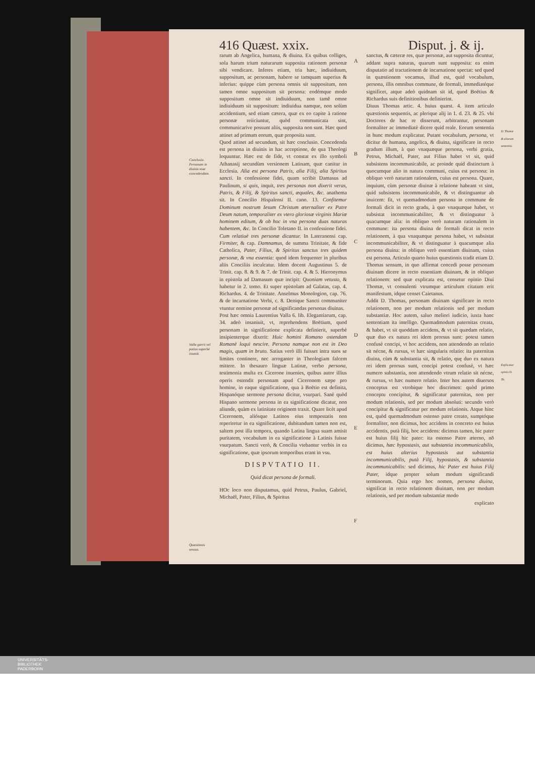416 Quæst. xxix. Disput. j. & ij.
Conclusio. Personam in diuinis esse concedendam.
Valla garrit vel potius superbè insanit.
Quæstionis sensus.
rarum ab Angelica, humana, & diuina. Ex quibus colliges, sola harum trium naturarum supposita rationem personæ sibi vendicare. Inferes etiam, tria hæc, indiuiduum, suppositum, ac personam, habere se tamquam superius & inferius: quippe cùm persona omnis sit suppositum, non tamen omne suppositum sit persona: eodémque modo suppositum omne sit indiuiduum, non tamē omne indiuiduum sit suppositum: indiuidua namque, non solùm accidentium, sed etiam cætera, quæ ex eo capite à ratione personæ reiiciuntur, quòd communicata sint, communicarive possunt aliis, supposita non sunt. Hæc quod attinet ad primum eorum, quæ proposita sunt.
Quod attinet ad secundum, sit hæc conclusio. Concedenda est persona in diuinis in hac acceptione, de qua Theologi loquuntur. Hæc est de fide, vt constat ex illo symboli Athanasij secundùm versionem Latinam, quæ canitur in Ecclesia. Alia est persona Patris, alia Filij, alia Spiritus sancti. In confessione fidei, quam scribit Damasus ad Paulinum, si quis, inquit, tres personas non dixerit veras, Patris, & Filij, & Spiritus sancti, æquales, &c. anathema sit. In Concilio Hispalensi II. cano. 13. Confitemur Dominum nostrum Iesum Christum æternaliter ex Patre Deum natum, temporaliter ex vtero gloriosæ virginis Mariæ hominem editum, & ob hoc in vna persona duas naturas habentem, &c. In Concilio Toletano II. in confessione fidei. Cum relatiuè tres personæ dicantur. In Lateranensi cap. Firmiter, & cap. Damnamus, de summa Trinitate, & fide Catholica, Pater, Filius, & Spiritus sanctus tres quidem personæ, & vna essentia: quod idem frequenter in pluribus aliis Conciliis inculcatur. Idem docent Augustinus 5. de Trinit. cap. 8. & 9. & 7. de Trinit. cap. 4. & 5. Hieronymus in epistola ad Damasum quæ incipit: Quoniam vetusto, & habetur in 2. tomo. Et super epistolam ad Galatas, cap. 4. Richardus. 4. de Trinitate. Anselmus Monologion, cap. 76. & de incarnatione Verbi, c. 8. Denique Sancti communiter vtuntur nomine personæ ad significandas personas diuinas.
Post hæc omnia Laurentius Valla 6. lib. Elegantiarum, cap. 34. adeò insaniuit, vt, reprehendens Boëtium, quod personam in significatione explicata definierit, superbè insipienterque dixerit: Huic homini Romano ostendam Romanè loqui nescire. Persona namque non est in Deo magis, quam in bruto. Satius verò illi fuisset intra suos se limites continere, nec arroganter in Theologiam falcem mittere. In thesauro linguæ Latinæ, verbo persona, testimonia multa ex Cicerone inuenies, quibus autor illius operis ostendit personam apud Ciceronem sæpe pro homine, in eaque significatione, qua à Boëtio est definita, Hispanóque sermone persona dicitur, vsurpari. Sanè quòd Hispano sermone persona in ea significatione dicatur, non aliunde, quàm ex latinitate originem traxit. Quare licèt apud Ciceronem, aliósque Latinos eius tempestatis non reperiretur in ea significatione, dubitandum tamen non est, saltem post illa tempora, quando Latina lingua suam amisit puritatem, vocabulum in ea significatione à Latinis fuisse vsurpatum. Sancti verò, & Concilia vtebantur verbis in ea significatione, quæ ipsorum temporibus erant in vsu.
DISPVTATIO II.
Quid dicat persona de formali.
HOc loco non disputamus, quid Petrus, Paulus, Gabriel, Michaël, Pater, Filius, & Spiritus
A
B
C
D
E
F
sanctus, & cæteræ res, quæ personæ, aut supposita dicuntur, addant supra naturas, quarum sunt supposita: ea enim disputatio ad tractationem de incarnatione spectat: sed quod in quæstionem vocamus, illud est, quid vocabulum, persona, illis omnibus commune, de formali, immediatéque significet, atque adeò quidnam sit id, quod Boëtius & Richardus suis definitionibus definierint.
Diuus Thomas artic. 4. huius quæst. 4. item articulo quæstionis sequentis, ac plerique alij in 1. d. 23. & 25. vbi Doctores de hac re disserunt, arbitrantur, personam formaliter ac immediatè dicere quid reale. Eorum sententia in hunc modum explicatur. Putant vocabulum, persona, vt dicitur de humana, angelica, & diuina, significare in recto gradum illum, à quo vnaquæque persona, verbi gratia, Petrus, Michaël, Pater, aut Filius habet vt sit, quid subsistens incommunicabile, ac proinde quid distinctum à quocumque alio in natura communi, cuius est persona: in obliquo verò naturam rationalem, cuius est persona. Quare, inquiunt, cùm personæ diuinæ à relatione habeant vt sint, quid subsistens incommunicabile, & vt distinguantur ab inuicem: fit, vt quemadmodum persona in commune de formali dicit in recto gradu, à quo vnaquæque habet, vt subsistat incommunicabiliter, & vt distinguatur à quacumque alia: in obliquo verò naturam rationalem in commune: ita persona diuina de formali dicat in recto relationem, à qua vnaquæque persona habet, vt subsistat incommunicabiliter, & vt distinguatur à quacumque alia persona diuina: in obliquo verò essentiam diuinam, cuius est persona. Articulo quarto huius quæstionis tradit etiam D. Thomas sensum, in quo affirmat concedi posse personam diuinam dicere in recto essentiam diuinam, & in obliquo relationem: sed quæ explicata est, censetur opinio Diui Thomæ, vt consulenti vtrumque articulum citatum erit manifestum, idque censet Caietanus.
Addit D. Thomas, personam diuinam significare in recto relationem, non per modum relationis sed per modum substantiæ. Hoc autem, saluo meliori iudicio, iuxta hanc sententiam ita intelligo. Quemadmodum paternitas creata, & habet, vt sit quoddam accidens, & vt sit quædam relatio, quæ duo ex natura rei idem prorsus sunt: potest tamen confusè concipi, vt hoc accidens, non attendendo an relatio sit nécne, & rursus, vt hæc singularis relatio: ita paternitas diuina, cùm & substantia sit, & relatio, quę duo ex natura rei idem prorsus sunt, concipi potest confusè, vt hæc numero substantia, non attendendo vtrum relatio sit nécne, & rursus, vt hæc numero relatio. Inter hos autem diuersos conceptus est vtrobique hoc discrimen: quòd primo conceptu concipitur, & significatur paternitas, non per modum relationis, sed per modum absoluti: secundo verò concipitur & significatur per modum relationis. Atque hinc est, quòd quemadmodum ostenso patre creato, sumptóque formaliter, non dicimus, hoc accidens in concreto est huius accidentis, putà filij, hoc accidens: dicimus tamen, hic pater est huius filij hic pater: ita ostenso Patre æterno, nō dicimus, hæc hypostasis, aut substantia incommunicabilis, est huius alterius hypostasis aut substantia incommunicabilis, putà Filij, hypostasis, & substantia incommunicabilis: sed dicimus, hic Pater est huius Filij Pater, idque propter solum modum significandi terminorum. Quia ergo hoc nomen, persona diuina, significat in recto relationem diuinam, non per modum relationis, sed per modum substantiæ modo
explicato
D. Thomæ & aliorum sententia.
Explicatur opinio D. Th.
UNIVERSITÄTS-
BIBLIOTHEK
PADERBORN